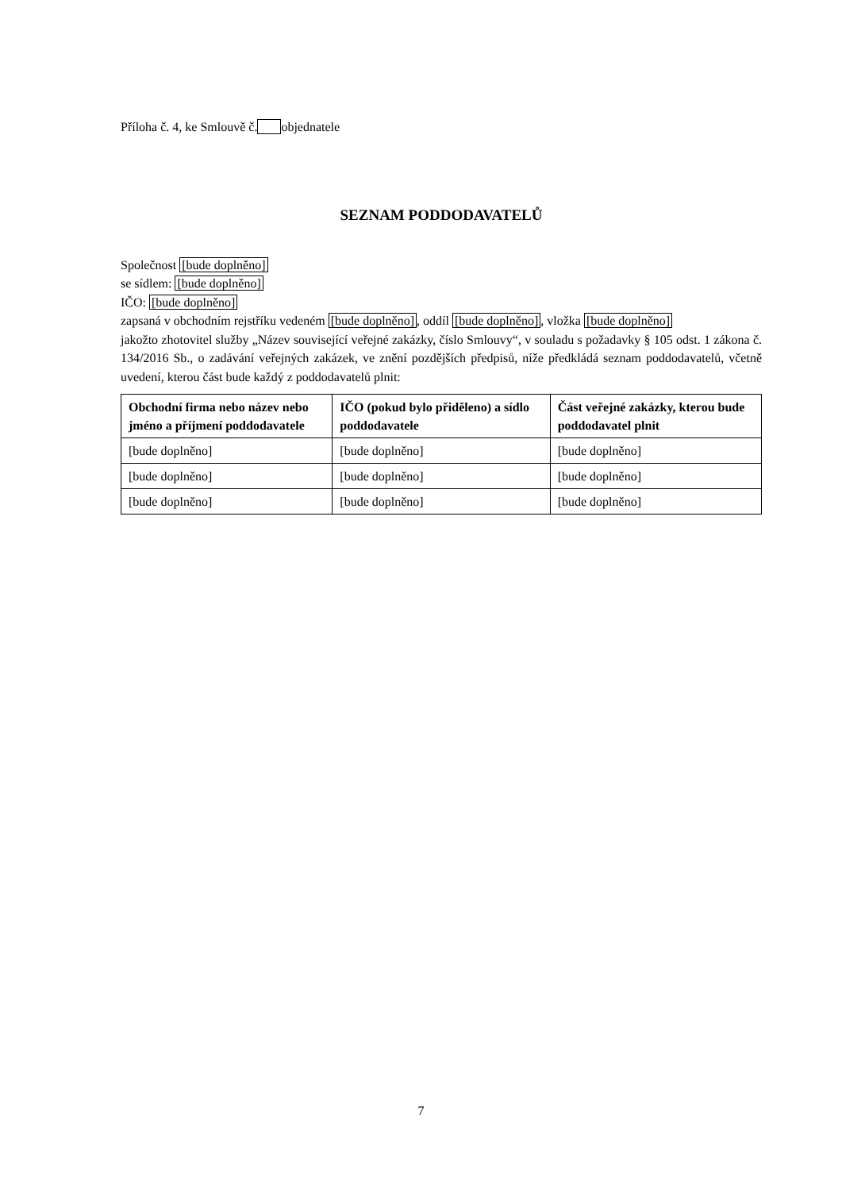Příloha č. 4, ke Smlouvě č. objednatele
SEZNAM PODDODAVATELŮ
Společnost [bude doplněno]
se sídlem: [bude doplněno]
IČO: [bude doplněno]
zapsaná v obchodním rejstříku vedeném [bude doplněno], oddíl [bude doplněno], vložka [bude doplněno]
jakožto zhotovitel služby „Název související veřejné zakázky, číslo Smlouvy“, v souladu s požadavky § 105 odst. 1 zákona č. 134/2016 Sb., o zadávání veřejných zakázek, ve znění pozdějších předpisů, níže předkládá seznam poddodavatelů, včetně uvedení, kterou část bude každý z poddodavatelů plnit:
| Obchodní firma nebo název nebo jméno a příjmení poddodavatele | IČO (pokud bylo přiděleno) a sídlo poddodavatele | Část veřejné zakázky, kterou bude poddodavatel plnit |
| --- | --- | --- |
| [bude doplněno] | [bude doplněno] | [bude doplněno] |
| [bude doplněno] | [bude doplněno] | [bude doplněno] |
| [bude doplněno] | [bude doplněno] | [bude doplněno] |
7